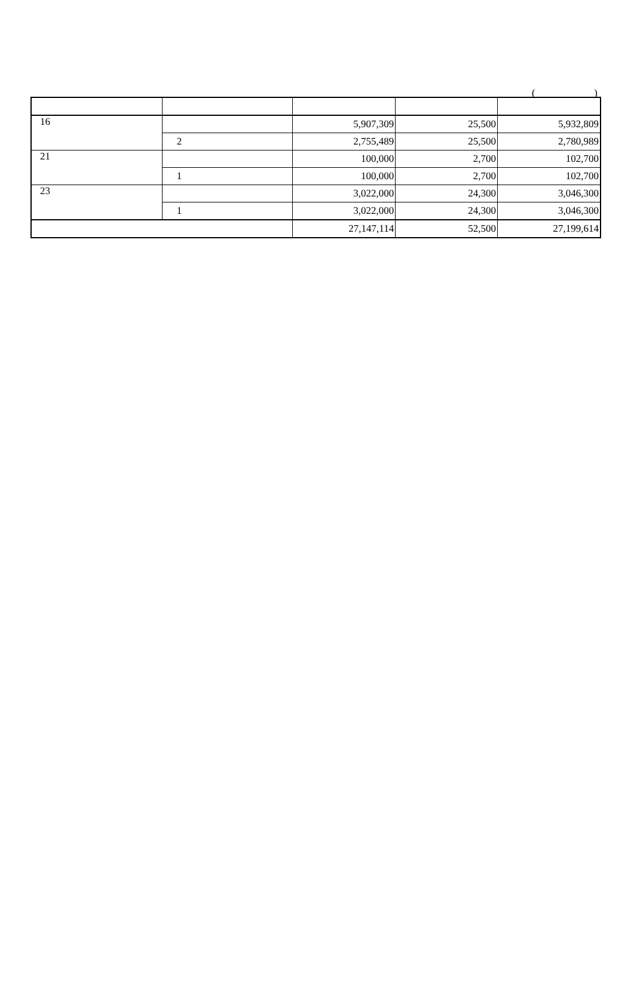( )
| 16 | | 5,907,309 | 25,500 | 5,932,809 |
| | 2 | 2,755,489 | 25,500 | 2,780,989 |
| 21 | | 100,000 | 2,700 | 102,700 |
| | 1 | 100,000 | 2,700 | 102,700 |
| 23 | | 3,022,000 | 24,300 | 3,046,300 |
| | 1 | 3,022,000 | 24,300 | 3,046,300 |
| | | 27,147,114 | 52,500 | 27,199,614 |